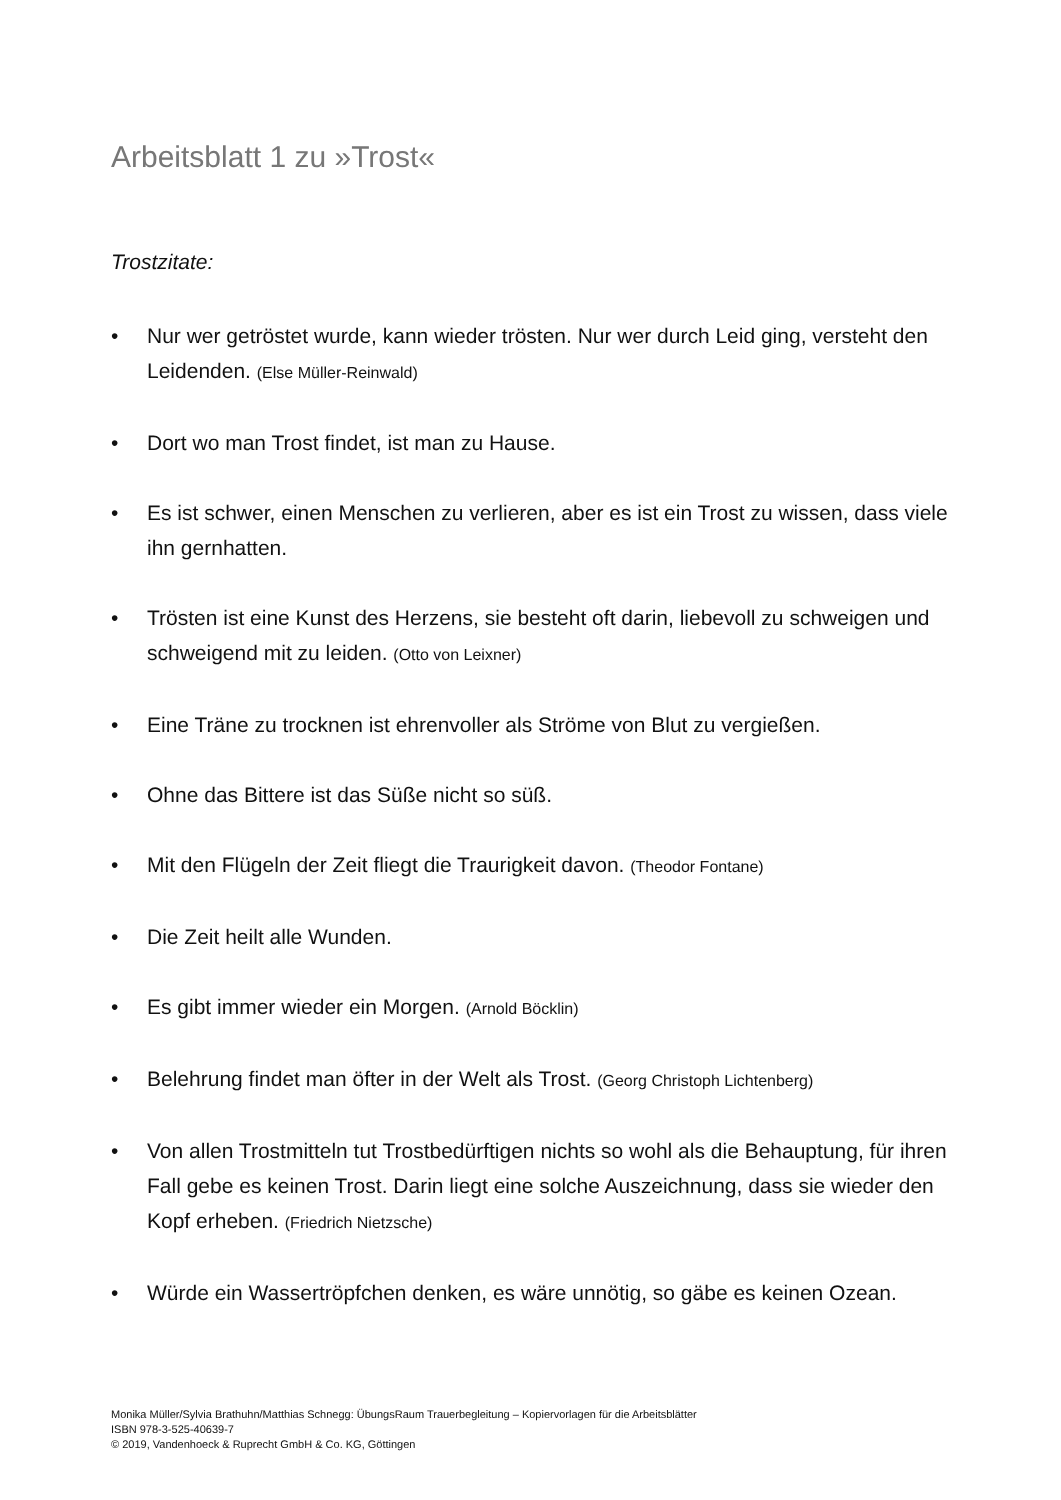Arbeitsblatt 1 zu »Trost«
Trostzitate:
• Nur wer getröstet wurde, kann wieder trösten. Nur wer durch Leid ging, versteht den Leidenden. (Else Müller-Reinwald)
• Dort wo man Trost findet, ist man zu Hause.
• Es ist schwer, einen Menschen zu verlieren, aber es ist ein Trost zu wissen, dass viele ihn gernhatten.
• Trösten ist eine Kunst des Herzens, sie besteht oft darin, liebevoll zu schweigen und schweigend mit zu leiden. (Otto von Leixner)
• Eine Träne zu trocknen ist ehrenvoller als Ströme von Blut zu vergießen.
• Ohne das Bittere ist das Süße nicht so süß.
• Mit den Flügeln der Zeit fliegt die Traurigkeit davon. (Theodor Fontane)
• Die Zeit heilt alle Wunden.
• Es gibt immer wieder ein Morgen. (Arnold Böcklin)
• Belehrung findet man öfter in der Welt als Trost. (Georg Christoph Lichtenberg)
• Von allen Trostmitteln tut Trostbedürftigen nichts so wohl als die Behauptung, für ihren Fall gebe es keinen Trost. Darin liegt eine solche Auszeichnung, dass sie wieder den Kopf erheben. (Friedrich Nietzsche)
• Würde ein Wassertröpfchen denken, es wäre unnötig, so gäbe es keinen Ozean.
Monika Müller/Sylvia Brathuhn/Matthias Schnegg: ÜbungsRaum Trauerbegleitung – Kopiervorlagen für die Arbeitsblätter
ISBN 978-3-525-40639-7
© 2019, Vandenhoeck & Ruprecht GmbH & Co. KG, Göttingen